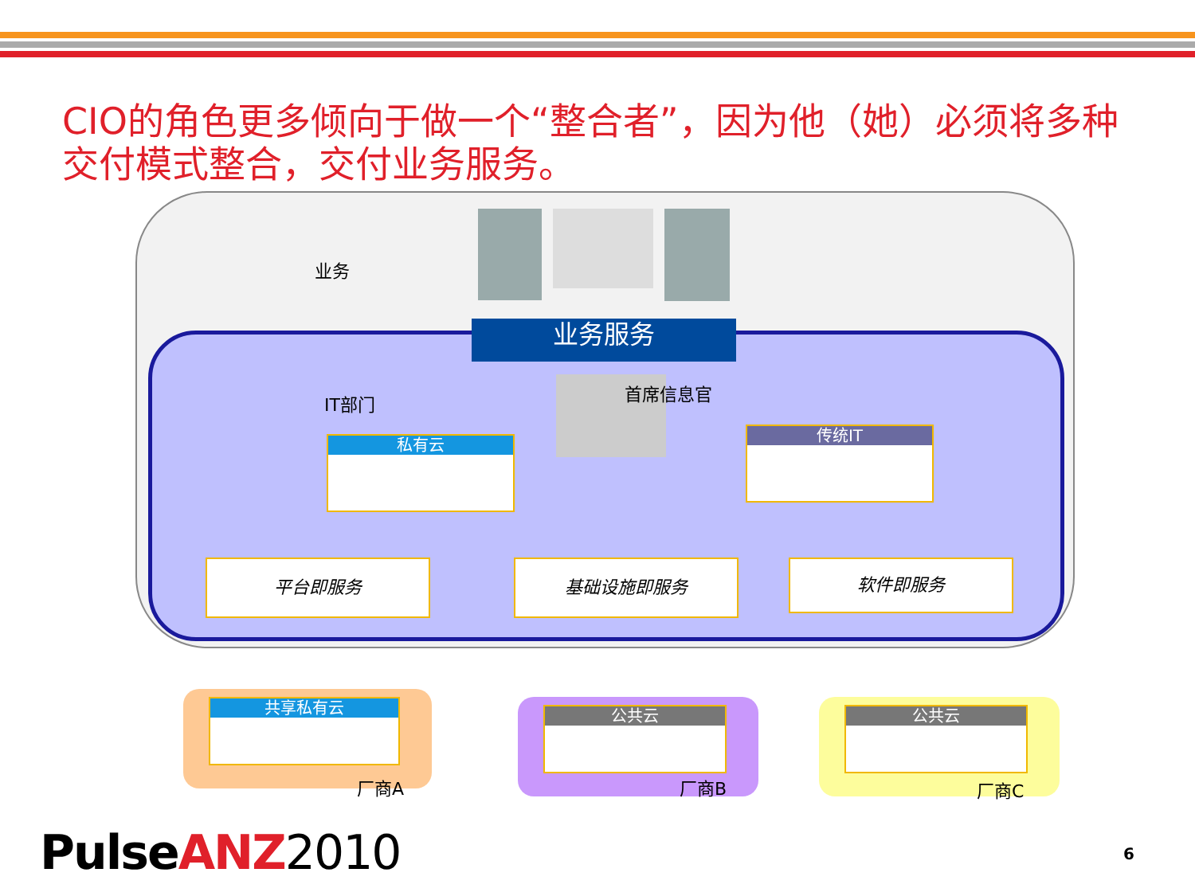CIO的角色更多倾向于做一个“整合者”，因为他（她）必须将多种交付模式整合，交付业务服务。
业务
业务服务
IT部门 首席信息官
私有云
传统IT
平台即服务 基础设施即服务 软件即服务
共享私有云
厂商A
公共云
厂商B
公共云
厂商C
Pulse ANZ 2010 6